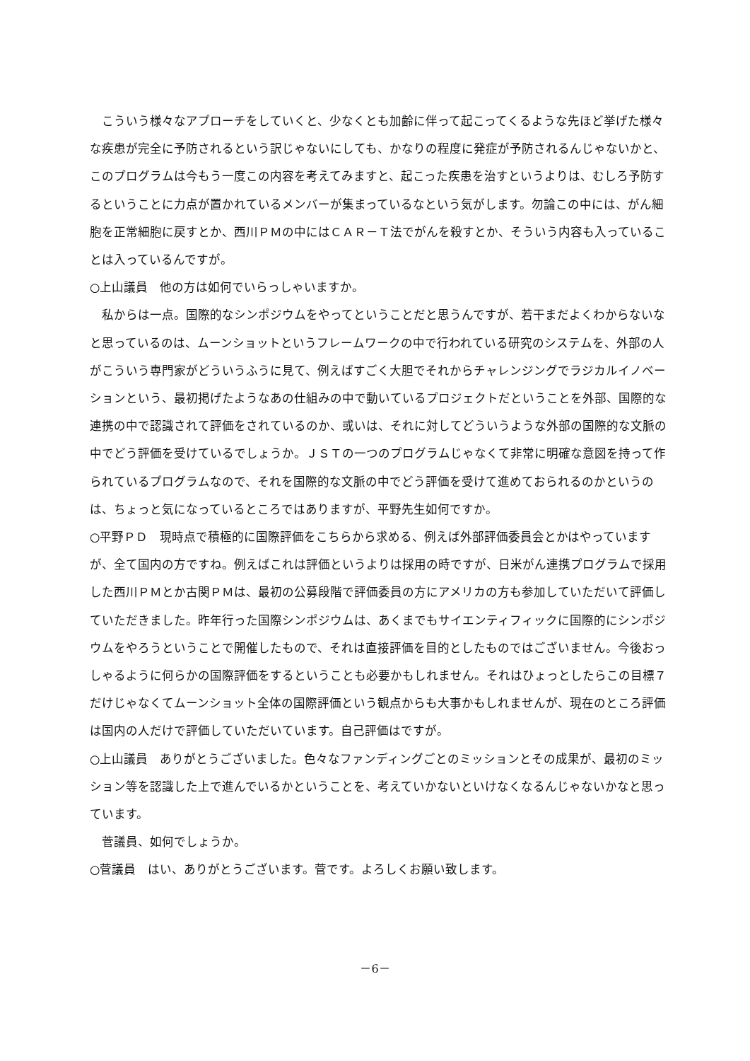こういう様々なアプローチをしていくと、少なくとも加齢に伴って起こってくるような先ほど挙げた様々な疾患が完全に予防されるという訳じゃないにしても、かなりの程度に発症が予防されるんじゃないかと、このプログラムは今もう一度この内容を考えてみますと、起こった疾患を治すというよりは、むしろ予防するということに力点が置かれているメンバーが集まっているなという気がします。勿論この中には、がん細胞を正常細胞に戻すとか、西川ＰＭの中にはＣＡＲ－Ｔ法でがんを殺すとか、そういう内容も入っていることは入っているんですが。
○上山議員　他の方は如何でいらっしゃいますか。
　私からは一点。国際的なシンポジウムをやってということだと思うんですが、若干まだよくわからないなと思っているのは、ムーンショットというフレームワークの中で行われている研究のシステムを、外部の人がこういう専門家がどういうふうに見て、例えばすごく大胆でそれからチャレンジングでラジカルイノベーションという、最初掲げたようなあの仕組みの中で動いているプロジェクトだということを外部、国際的な連携の中で認識されて評価をされているのか、或いは、それに対してどういうような外部の国際的な文脈の中でどう評価を受けているでしょうか。ＪＳＴの一つのプログラムじゃなくて非常に明確な意図を持って作られているプログラムなので、それを国際的な文脈の中でどう評価を受けて進めておられるのかというのは、ちょっと気になっているところではありますが、平野先生如何ですか。
○平野ＰＤ　現時点で積極的に国際評価をこちらから求める、例えば外部評価委員会とかはやっていますが、全て国内の方ですね。例えばこれは評価というよりは採用の時ですが、日米がん連携プログラムで採用した西川ＰＭとか古関ＰＭは、最初の公募段階で評価委員の方にアメリカの方も参加していただいて評価していただきました。昨年行った国際シンポジウムは、あくまでもサイエンティフィックに国際的にシンポジウムをやろうということで開催したもので、それは直接評価を目的としたものではございません。今後おっしゃるように何らかの国際評価をするということも必要かもしれません。それはひょっとしたらこの目標７だけじゃなくてムーンショット全体の国際評価という観点からも大事かもしれませんが、現在のところ評価は国内の人だけで評価していただいています。自己評価はですが。
○上山議員　ありがとうございました。色々なファンディングごとのミッションとその成果が、最初のミッション等を認識した上で進んでいるかということを、考えていかないといけなくなるんじゃないかなと思っています。
　菅議員、如何でしょうか。
○菅議員　はい、ありがとうございます。菅です。よろしくお願い致します。
－6－